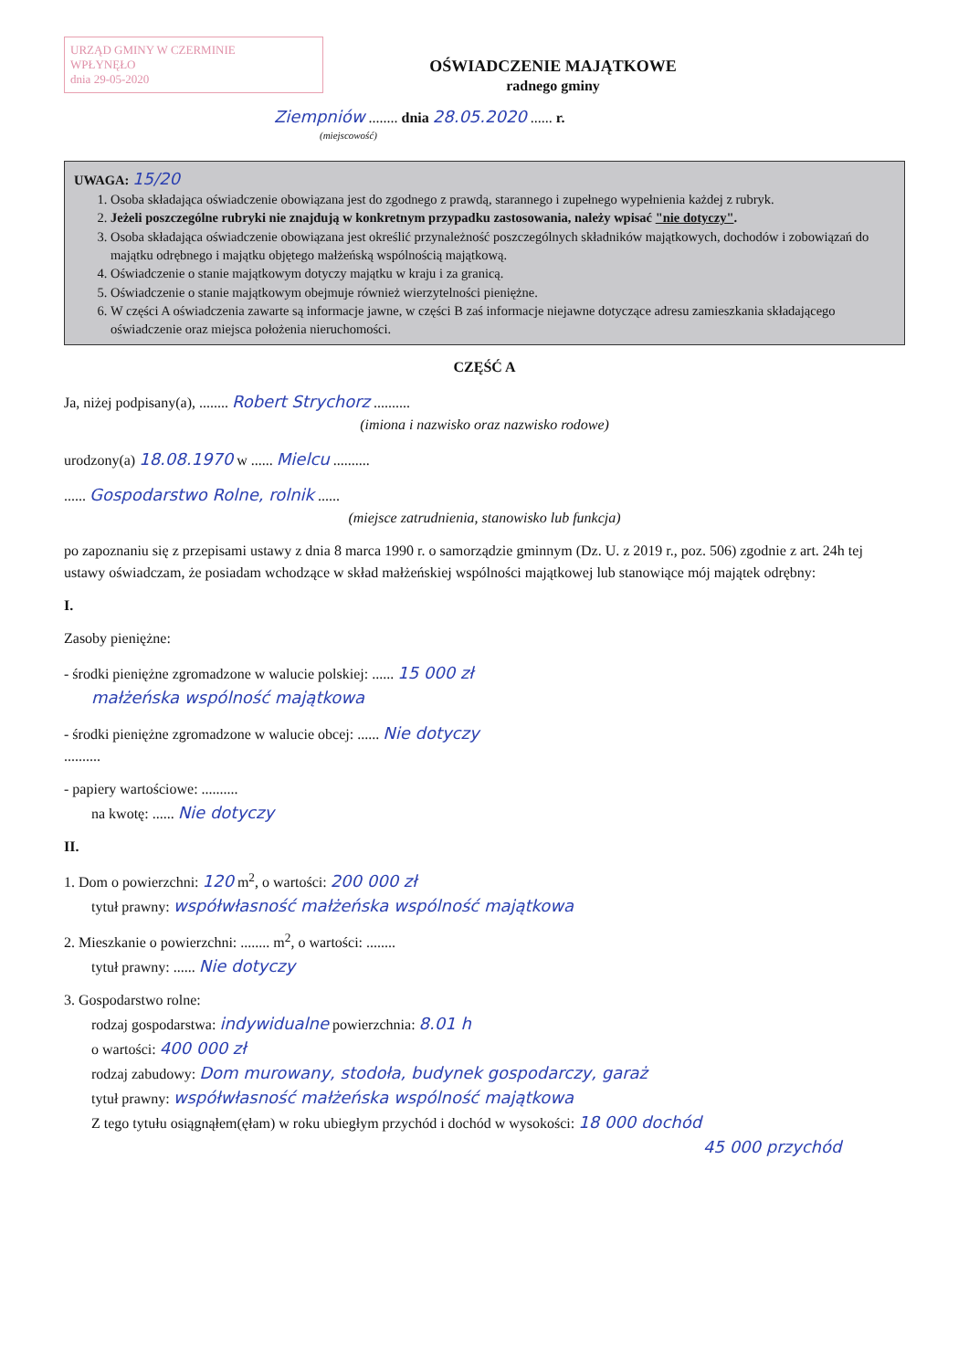URZĄD GMINY W CZERMINIE
WPŁYNĘŁO
dnia 29-05-2020
OŚWIADCZENIE MAJĄTKOWE
radnego gminy
Ziempniów ........ dnia 28.05.2020 ...... r.
(miejscowość)
UWAGA: 15/20
1. Osoba składająca oświadczenie obowiązana jest do zgodnego z prawdą, starannego i zupełnego wypełnienia każdej z rubryk.
2. Jeżeli poszczególne rubryki nie znajdują w konkretnym przypadku zastosowania, należy wpisać "nie dotyczy".
3. Osoba składająca oświadczenie obowiązana jest określić przynależność poszczególnych składników majątkowych, dochodów i zobowiązań do majątku odrębnego i majątku objętego małżeńską wspólnością majątkową.
4. Oświadczenie o stanie majątkowym dotyczy majątku w kraju i za granicą.
5. Oświadczenie o stanie majątkowym obejmuje również wierzytelności pieniężne.
6. W części A oświadczenia zawarte są informacje jawne, w części B zaś informacje niejawne dotyczące adresu zamieszkania składającego oświadczenie oraz miejsca położenia nieruchomości.
CZĘŚĆ A
Ja, niżej podpisany(a), ........ Robert Strychorz ..........
(imiona i nazwisko oraz nazwisko rodowe)
urodzony(a) 18.08.1970 w ...... Mielcu ..........
...... Gospodarstwo Rolne, rolnik ......
(miejsce zatrudnienia, stanowisko lub funkcja)
po zapoznaniu się z przepisami ustawy z dnia 8 marca 1990 r. o samorządzie gminnym (Dz. U. z 2019 r., poz. 506) zgodnie z art. 24h tej ustawy oświadczam, że posiadam wchodzące w skład małżeńskiej wspólności majątkowej lub stanowiące mój majątek odrębny:
I.
Zasoby pieniężne:
- środki pieniężne zgromadzone w walucie polskiej: ...... 15 000 zł
małżeńska wspólność majątkowa
- środki pieniężne zgromadzone w walucie obcej: ...... Nie dotyczy
..........
- papiery wartościowe: ..........
na kwotę: ...... Nie dotyczy
II.
1. Dom o powierzchni: 120 m<sup>2</sup>, o wartości: 200 000 zł
tytuł prawny: współwłasność małżeńska wspólność majątkowa
2. Mieszkanie o powierzchni: ........ m<sup>2</sup>, o wartości: ........
tytuł prawny: ...... Nie dotyczy
3. Gospodarstwo rolne:
rodzaj gospodarstwa: indywidualne powierzchnia: 8.01 h
o wartości: 400 000 zł
rodzaj zabudowy: Dom murowany, stodoła, budynek gospodarczy, garaż
tytuł prawny: współwłasność małżeńska wspólność majątkowa
Z tego tytułu osiągnąłem(ęłam) w roku ubiegłym przychód i dochód w wysokości: 18 000 dochód
45 000 przychód